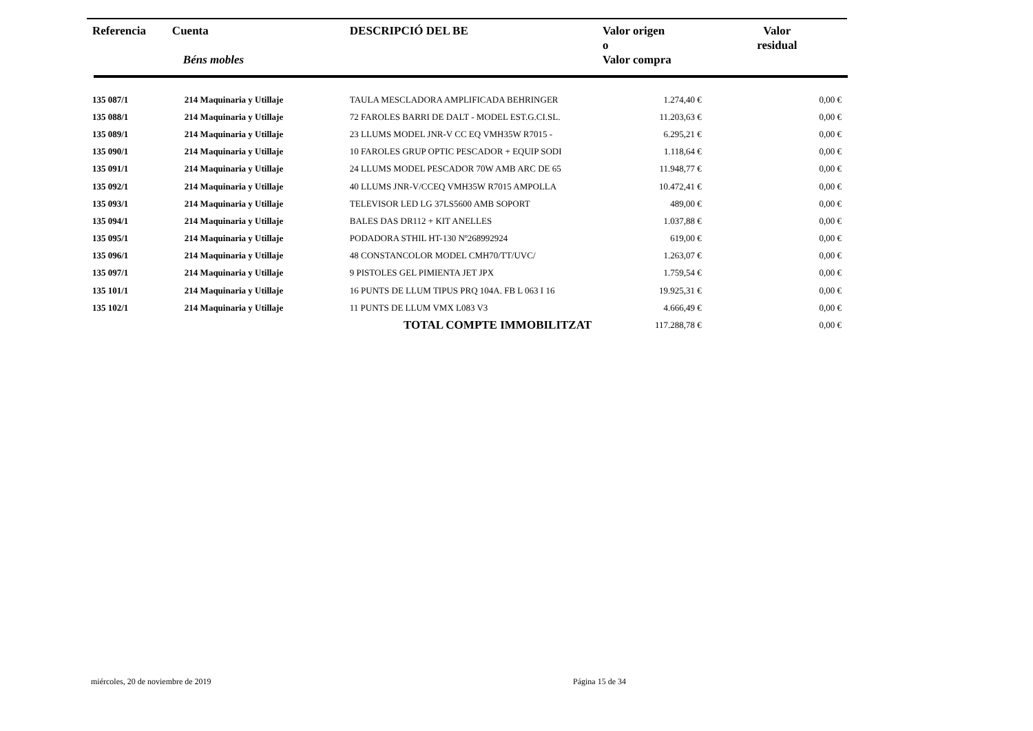| Referencia | Cuenta Béns mobles | DESCRIPCIÓ DEL BE | Valor origen o Valor compra | Valor residual |
| --- | --- | --- | --- | --- |
| 135 087/1 | 214 Maquinaria y Utillaje | TAULA MESCLADORA AMPLIFICADA BEHRINGER | 1.274,40 € | 0,00 € |
| 135 088/1 | 214 Maquinaria y Utillaje | 72 FAROLES BARRI DE DALT - MODEL EST.G.CI.SL. | 11.203,63 € | 0,00 € |
| 135 089/1 | 214 Maquinaria y Utillaje | 23 LLUMS MODEL JNR-V CC EQ VMH35W R7015 - | 6.295,21 € | 0,00 € |
| 135 090/1 | 214 Maquinaria y Utillaje | 10 FAROLES GRUP OPTIC PESCADOR + EQUIP SODI | 1.118,64 € | 0,00 € |
| 135 091/1 | 214 Maquinaria y Utillaje | 24 LLUMS MODEL PESCADOR 70W AMB ARC DE 65 | 11.948,77 € | 0,00 € |
| 135 092/1 | 214 Maquinaria y Utillaje | 40 LLUMS JNR-V/CCEQ VMH35W R7015 AMPOLLA | 10.472,41 € | 0,00 € |
| 135 093/1 | 214 Maquinaria y Utillaje | TELEVISOR LED LG 37LS5600 AMB SOPORT | 489,00 € | 0,00 € |
| 135 094/1 | 214 Maquinaria y Utillaje | BALES DAS DR112 + KIT ANELLES | 1.037,88 € | 0,00 € |
| 135 095/1 | 214 Maquinaria y Utillaje | PODADORA STHIL HT-130 Nº268992924 | 619,00 € | 0,00 € |
| 135 096/1 | 214 Maquinaria y Utillaje | 48 CONSTANCOLOR MODEL CMH70/TT/UVC/ | 1.263,07 € | 0,00 € |
| 135 097/1 | 214 Maquinaria y Utillaje | 9 PISTOLES GEL PIMIENTA JET JPX | 1.759,54 € | 0,00 € |
| 135 101/1 | 214 Maquinaria y Utillaje | 16 PUNTS DE LLUM TIPUS PRQ 104A. FB L 063 I 16 | 19.925,31 € | 0,00 € |
| 135 102/1 | 214 Maquinaria y Utillaje | 11 PUNTS DE LLUM VMX L083 V3 | 4.666,49 € | 0,00 € |
| | | TOTAL COMPTE IMMOBILITZAT | 117.288,78 € | 0,00 € |
miércoles, 20 de noviembre de 2019
Página 15 de 34